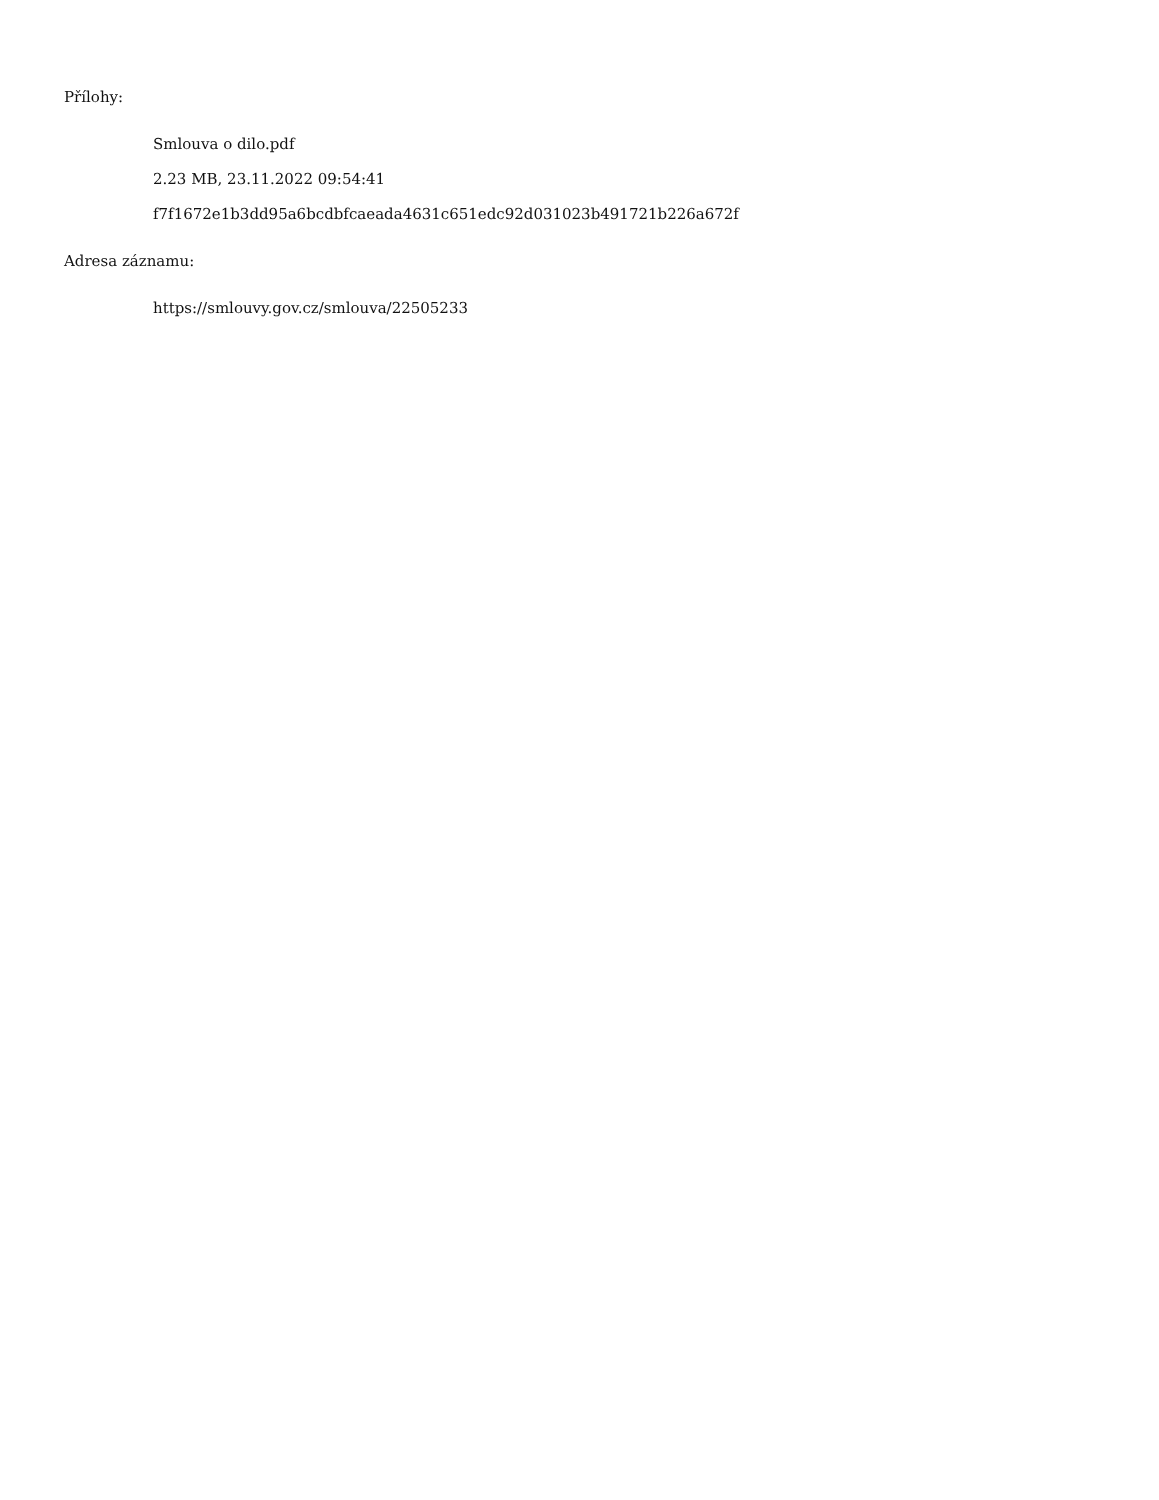Přílohy:
Smlouva o dilo.pdf
2.23 MB, 23.11.2022 09:54:41
f7f1672e1b3dd95a6bcdbfcaeada4631c651edc92d031023b491721b226a672f
Adresa záznamu:
https://smlouvy.gov.cz/smlouva/22505233